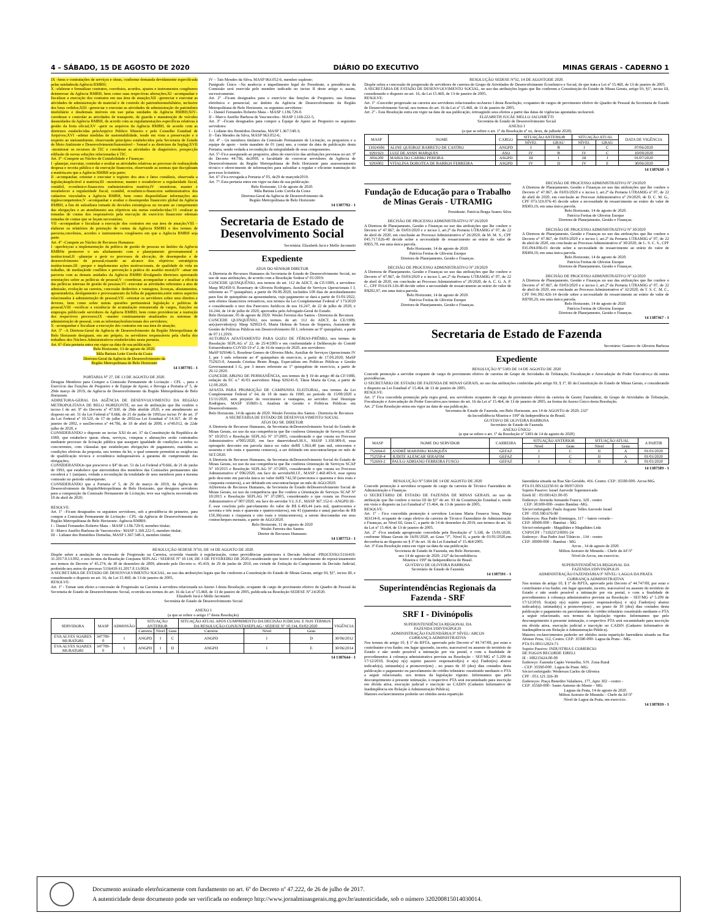4 – SÁBADO, 15 DE AGOSTO DE 2020 DIÁRIO DO EXECUTIVO MINAS GERAIS - CADERNO 1
IX –bens e contratações de serviços e obras, conforme demanda devidamente especificada pelas unidadesda Agência RMBH;
X –elaborar e formalizar contratos, convênios, acordos, ajustes e instrumentos congêneres deinteresse da Agência RMBH, bem como suas respectivas alterações;XI –acompanhar e fiscalizar a execução dos contratos em sua área de atuação;XII –gerenciar e executar as atividades de administração de material e de controle do patrimôniomobiliário, inclusive dos bens cedidos;XIII –gerenciar e executar as atividades de administração do patrimônio imobiliário e dosdemais imóveis em uso pelas unidades da Agência RMBH;XIV–coordenar e controlar as atividades de transporte, de guarda e manutenção de veículos dasunidades da Agência RMBH, de acordo com as regulamentações específicas relativas à gestão da frota oficial;XV –gerir os arquivos da Agência RMBH, de acordo com as diretrizes estabelecidas peloArquivo Público Mineiro e pelo Conselho Estadual de Arquivos;XVI –adotar medidas de sustentabilidade, tendo em vista a preservação e o respeito ao meioambiente, observando princípios estabelecidos pela Secretaria de Estado de Meio Ambiente e DesenvolvimentoSustentável – Semad e as diretrizes da Seplag;XVII –monitorar os recursos de TIC e coordenar as atividades de diagnóstico, prospecção edifusão de novas soluções relacionadas à TIC.
Art. 3º –Compete ao Núcleo de Contabilidade e Finanças:
I –planejar, executar, controlar e avaliar as atividades relativas ao processo de realizaçãoda despesa e receita pública e da execução financeira, observando as normas que disciplinam a matéria,em que a Agência RMBH seja parte;
II –acompanhar, orientar e executar o registro dos atos e fatos contábeis, observada a legislaçãoaplicável à matéria;III –monitorar, manter e restabelecer a regularidade fiscal, contábil, econômico-financeira eadministrativa matéria;IV –monitorar, manter e restabelecer a regularidade fiscal, contábil, econômico-financeira eadministrativa dos cadastros vinculados a Agência RMBH, bem como disponibilizar informações aos órgãoscompetentes;V –acompanhar e avaliar o desempenho financeiro global da Agência RMBH, a fim de subsidiara tomada de decisões estratégicas no tocante ao cumprimento das obrigações e ao atendimento aos objetivos eás metas estabelecidas;VI –realizar as tomadas de contas dos responsáveis pela execução do exercício financeiro edemais tomadas de contas que se façam necessárias;
VII –acompanhar e fiscalizar a execução dos contratos em sua área de atuação;VIII –elaborar os relatórios de prestação de contas da Agência RMBH e dos termos de parceria,convênios, acordos e instrumentos congêneres em que a Agência RMBH seja parte.
Art. 4º –Compete ao Núcleo de Recursos Humanos:
I –aperfeiçoar a implementação da política de gestão de pessoas no âmbito da Agência RMBHe promover o seu alinhamento com o planejamento governamental e institucional;II –planejar e gerir os processos de alocação, de desempenho e de desenvolvimento de pessoal,visando ao alcance dos objetivos estratégicos institucionais;III –propor e implementar ações motivacionais, de qualidade de vida no trabalho, de mediaçãode conflitos e prevenção à prática do assédio moral;IV –atuar em parceria com as demais unidades da Agência RMBH divulgando diretrizes eprestando orientações sobre as políticas de pessoal;V –coordenar, acompanhar e analisar a eficácia das políticas internas de gestão de pessoas;VI –executar as atividades referentes a atos de admissão, evolução na carreira, concessão dedireitos e vantagens, licenças, afastamentos, aposentadoria, desligamento e processamento da folha de pagamento,entre outros aspectos relacionados à administração de pessoal;VII –orientar os servidores sobre seus direitos e deveres, bem como sobre outras questões pertinentesà legislação e políticas de pessoal;VIII –verificar a existência de acumulação remunerada de cargos, funções ou empregos públicosde servidores da Agência RMBH, bem como providenciar a instrução dos respectivos processos;IX –manter continuamente atualizados os sistemas de administração de pessoal, com as informaçõesfuncionais dos servidores;
X –acompanhar e fiscalizar a execução dos contratos em sua área de atuação;
Art. 5º –A Diretora-Geral da Agência de Desenvolvimento da Região Metropolitana de Belo Horizonte designará, em ato próprio, os servidores responsáveis pela chefia dos trabalhos dos Núcleos Administrativos estabelecidos nesta portaria.
Art. 6º–Esta portaria entra em vigor na data de sua publicação.
Belo Horizonte, 13 de agosto de 2020.
Mila Batista Leite Corrêa da Costa
Diretora-Geral da Agência de Desenvolvimento da
Região Metropolitana de Belo Horizonte
14 1387785 - 1
PORTARIA Nº 27, DE 13 DE AGOSTO DE 2020.
Designa Membros para Compor a Comissão Permanente de Licitação - CPL -, para o Exercício das Funções de Pregoeiro e de Equipe de Apoio, e Revoga a Portaria nº 5, de 29de março de 2019, da Agência de Desenvolvimento da Região Metropolitana de Belo Horizonte.
ADIRETORA-GERAL DA AGÊNCIA DE DESENVOLVIMENTO DA REGIÃO METROPOLITANA DE BELO HORIZONTE, no uso de atribuição que lhe confere o inciso I do art. 9º do Decreto nº 47.930, de 29de abrilde 2020, e em atendimento ao disposto no art. 51 da Lei Federal nº 8.666, de 21 de junho de 1993,no inciso IV do art. 3º da Lei Federal nº 10.520, de 17 de julho de 2002;na Lei Estadual nº 14.167, de 10 de janeiro de 2002, e nosDecretos nº 44.786, de 18 de abril de 2008, e nº48.012, de 22de julho de 2020, e
CONSIDERANDO o disposto no inciso XXI do art. 37 da Constituição da República de 1988, que estabelece queas obras, serviços, compras e alienações serão contratados mediante processo de licitação pública que assegure igualdade de condições a todos os concorrentes, com cláusulas que estabeleçam obrigações de pagamento, mantidas as condições efetivas da proposta, nos termos da lei, o qual somente permitirá as exigências de qualificação técnica e econômica indispensáveis à garantia do cumprimento das obrigações;
CONSIDERANDOo que prescreve o §4º do art. 51 da Lei Federal nº8.666, de 21 de junho de 1993, que estabelece que ainvestidura dos membros das Comissões permanentes não excederá a 1 (um)ano, vedada a recondução da totalidade de seus membros para a mesma comissão no período subsequente;
CONSIDERANDO que a Portaria nº 5, de 29 de março de 2019, da Agência de Desenvolvimento da RegiãoMetropolitana de Belo Horizonte, que designou servidores para a composição da Comissão Permanente de Licitação, teve sua vigência encerrada em 18 de abril de 2020;
RESOLVE:
Art. 1º –Ficam designados os seguintes servidores, sob a presidência do primeiro, para compor a Comissão Permanente de Licitação - CPL -da Agência de Desenvolvimento da Região Metropolitana de Belo Horizonte- Agência RMBH:
I – Daniel Fernandes Roberto Maia – MASP 1.186.729-8, membro titular;
II –Marco Aurélio Barbosa de Vasconcelos– MASP 1.169.222-5, membro titular;
III – Lidiane dos Remédios Dornelas, MASP 1.367.548-3, membro titular;
IV – Taís Mendes da Silva, MASP 963.052-6, membro suplente;
Parágrafo Único –Na ausência e impedimento legal do Presidente, a presidência da Comissão será exercida pelo membro indicado no inciso II deste artigo e, assim, sucessivamente.
Art. 2º –Ficam designados para o exercício das funções de Pregoeiro, nas formas eletrônica e presencial, no âmbito da Agência de Desenvolvimento da Região Metropolitana de Belo Horizonte, os seguintes servidores:
I – Daniel Fernandes Roberto Maia – MASP 1.186.729-8.
II – Marco Aurélio Barbosa de Vasconcelos– MASP 1.169.222-5,
Art. 3º –Ficam designados para compor a Equipe de Apoio ao Pregoeiro os seguintes servidores:
I – Lidiane dos Remédios Dornelas, MASP 1.367.548-3;
II –Taís Mendes da Silva, MASP 963.052-6;
Art. 4º – Os membros titulares da Comissão Permanente de Licitação, os pregoeiros e a equipe de apoio - terão mandato de 01 (um) ano, a contar da data de publicação desta Portaria, sendo vedada a recondução da integralidade de seus componentes.
Art. 5º–Fica assegurado ao pregoeiro, além do exercício das atribuições previstas no art. 9º do Decreto 44.786, de2008, a faculdade de convocar servidores da Agência de Desenvolvimento da Região Metropolitana de Belo Horizonte para assessoramento técnico e oferecimento de informações para subsidiar a regular e eficiente tramitação do processo licitatório.
Art. 6º–Fica revogada a Portaria nº 05, de29 de marçode2019.
Art. 7º–Esta portaria entra em vigor na data de sua publicação.
Belo Horizonte, 13 de agosto de 2020.
Mila Batista Leite Corrêa da Costa
Diretora-Geral da Agência de Desenvolvimento da
Região Metropolitana de Belo Horizonte
14 1387782 - 1
Secretaria de Estado de Desenvolvimento Social
Secretária: Elizabeth Jucá e Mello Jacometti
Expediente
ATOS DO SENHOR DIRETOR
A Diretoria de Recursos Humanos da Secretaria de Estado de Desenvolvimento Social, no uso de suas atribuições, de acordo com a Resolução Sedese nº 01/2019:
CONCEDE QUINQUÊNIO, nos termos do art. 112 do ADCT, da CE/1989, a servidora: Masp 902458-9, Rosemary de Oliveira Rodrigues, Auxiliar de Serviços Operacionais I J, referente ao 7º quinquênio, a partir de 09.08.2020, incluídos 108 dias de arredondamento para fins de quinquênio na aposentadoria, cujo pagamento se dará a partir de 01/01/2022, sem efeitos financeiros retroativos, nos termos da Lei Complementar Federal nº 173/2020 e considerando o teor dos Pareceres Jurídicos de nos 16.247, de 22 de julho de 2020, e 16.244, de 14 de julho de 2020, aprovados pelo Advogado-Geral do Estado.
Belo Horizonte, 05 de agosto de 2020. Weslei Ferreira dos Santos - Diretoria de Recursos
CONCEDE QUINQUÊNIO, nos termos do art. 112 do ADCT, da CE/1989, ao(s)servidor(es): Masp 929023-0, Maria Helena de Souza de Siqueira, Assistente de Gestão de Políticas Públicas em Desenvolvimento III J, referente ao 9º quinquênio, a partir de 07.11.2019.
AUTORIZA AFASTAMENTO PARA GOZO DE FÉRIAS-PRÊMIO, nos termos da Resolução SEPLAG nº 22, de 25/4/2003 e em conformidade à Deliberação do Comitê Extraordinário COVID-19 nº 2, de 16 de março de 2020, aos servidores:
MaSP 929346-5, Roselene Gomes de Oliveira Melo, Auxiliar de Serviços Operacionais IV J, por 1 mês referente ao 4º quinquênio de exercício, a partir de 17.08.2020; MaSP 752925-8, Amanda Cristina Bento Braga, Especialista em Políticas Públicas e Gestão Governamental I G, por 3 meses referente ao 1º quinquênio de exercício, a partir de 29.12.2020.
CONCEDE ABONO DE PERMANÊNCIA, nos termos do § 19 do artigo 40 da CF/1988, redação da EC n.º 41/03 aservidora: Masp 929241-8, Tânia Maria da Cruz, a partir de 12.08.2020.
AFASTA PARA PROMOÇÃO DE CAMPANHA ELEITORAL, nos termos da Lei Complementar Federal nº 64, de 18 de maio de 1990, no período de 15/08/2020 a 15/11/2020, sem prejuízo do vencimento e vantagens, ao servidor: José Henrique Rodrigues, MASP 358601-3, Analista de Gestão e Políticas Públicas em Desenvolvimento.
Belo Horizonte, 14 de agosto de 2020. Weslei Ferreira dos Santos - Diretoria de Recursos
A SECRETARIA DE ESTADO DE DESENVOLVIMENTO SOCIAL
ATOS DO SR. DIRETOR
A Diretoria de Recursos Humanos, da Secretaria deDesenvolvimento Social do Estado de Minas Gerais, no uso da sua competência que lhe conferea Orientação de Serviços SCAP Nº 10/2015 e Resolução SEPLAG Nº 37/2005, considerando o que consta no Processo Administrativo nº005/2020, em face daservidoraS.M.S., MASP 1.358.909-8, essa optoupelo desconto em parcela única no valor deR$ 1.863,40 (um mil, oitocentos e sessenta e três reais e quarenta centavos), a ser debitado em seucontracheque no mês de SET/2020.
A Diretoria de Recursos Humanos, da Secretaria deDesenvolvimento Social do Estado de Minas Gerais, no uso da sua competência que lhe conferea Orientação de Serviços SCAP Nº 10/2015 e Resolução SEPLAG Nº 37/2005, considerando o que consta no Processo Administrativo nº 006/2020, em face do servidorM.J.F., MASP 1.468.403-9, esse optou pelo desconto em parcela única no valor deR$ 742,50 (setecentos e quarenta e dois reais e cinquenta centavos), a ser debitado em seucontracheque no mês de AGO/2020.
ADiretoria de Recursos Humanos, da Secretaria de Estado deDesenvolvimento Social de Minas Gerais, no uso da competência que lhe confere a Orientação de Serviços SCAP Nº 10/2015 e Resolução SEPLAG Nº 37/2005, considerando o que consta no Processo Administrativo nº 007/2020, em face do servidor V.L.S.F., MASP 367.152-6 -ANGPD III–F, esse concluiu pelo parcelamento do valor de R$ 6.493,44 (seis mil, quatrocentos e noventa e três reais e quarenta e quatrocentavos), em 41 (quarenta e uma) parcelas de R$ 158,30(cento e cinquenta e oito reais e trintacentavos), a serem descontadas em seus contracheques mensais, a partir de AGO/2020.
Belo Horizonte, 11 de agosto de 2020
Weslei Ferreira dos Santos
Diretor de Recursos Humanos
14 1387753 - 1
RESOLUÇÃO SEDESE Nº33, DE 14 DE AGOSTO DE 2020.
Dispõe sobre a anulação da concessão de Progressão na Carreira, ocorrida visando à regularização, como providências posteriores à Decisão Judicial -PROCESSO:5116418-31.2017.8.13.002, e nos termos da Resolução Conjunta SEPLAG / SEDESE Nº 10.134, DE 3 DE FEVEREIRO DE 2020,considerando que houve o restabelecimento do reposicionamento nos termos do Decreto nº 45.274, de 30 de dezembro de 2009, alterado pelo Decreto n. 45.419, de 29 de junho de 2010, em virtude de Extinção do Cumprimento da Decisão Judicial, proferida nos autos do processo 5116418-31.2017.8.13.0024.
A SECRETÁRIA DE ESTADO DE DESENVOLVIMENTO SOCIAL, no uso das atribuições legais que lhe conferem a Constituição do Estado de Minas Gerais, artigo 93, §1º, inciso III, e considerando o disposto no art. 16, da Lei 15.468, de 13 de janeiro de 2005,
RESOLVE:
Art. 1º - Tornar sem efeito a concessão de Progressão na Carreira à servidora relacionada no Anexo I desta Resolução, ocupante de cargo de provimento efetivo do Quadro de Pessoal da Secretaria de Estado de Desenvolvimento Social, ocorrida nos termos do art. 16 da Lei nº 15.468, de 13 de janeiro de 2005, publicada na Resolução SEDESE Nº 24/2020.
Elizabeth Jucá e Mello Jacometti
Secretária de Estado de Desenvolvimento Social
ANEXO I
(a que se refere o artigo 1º desta Resolução)
| SERVIDORA | MASP | ADMISSÃO | SITUAÇÃO ANTERIOR | | | SITUAÇÃO ATUAL APÓS CUMPRIMENTO DA DECISÃO JUDICIAL E NOS TERMOS DA RESOLUÇÃO CONJUNTASEPLAG / SEDESE Nº 10.134, 03/02/2020 | | | VIGÊNCIA |
| --- | --- | --- | --- | --- | --- | --- | --- | --- | --- |
| | | | Carreira | Nível | Grau | Carreira | Nível | Grau | |
| EVA ALVES SOARES MURATORI | 347789-0 | 1 | ANGPD | I | C | ANGPD | I | D | 30/06/2012 |
| EVA ALVES SOARES MURATORI | 347789-0 | 1 | ANGPD | I | D | ANGPD | I | E | 30/06/2014 |
14 1387644 - 1
RESOLUÇÃO SEDESE Nº32, 14 DE AGOSTODE 2020.
Dispõe sobre a concessão de progressão de servidores de carreira do Grupo de Atividades de Desenvolvimento Econômico e Social, de que trata a Lei nº 15.468, de 13 de janeiro de 2005.
A SECRETÁRIA DE ESTADO DE DESENVOLVIMENTO SOCIAL, no uso das atribuições legais que lhe conferem a Constituição do Estado de Minas Gerais, artigo 93, §1º, inciso III, considerando o disposto no art. 16, da Lei 15.468, de 13 de janeiro de 2005,
RESOLVE:
Art. 1º -Conceder progressão na carreira aos servidores relacionados noAnexo I desta Resolução, ocupantes de cargos de provimento efetivo do Quadro de Pessoal da Secretaria de Estado de Desenvolvimento Social, nos termos do art. 16 da Lei nº 15.468, de 13 de janeiro de 2005.
Art. 2º - Esta Resolução entra em vigor na data de sua publicação, retroagindo seus efeitos a partir das datas de vigências apontadas noAnexoI.
ELIZABETH JUCÁE MELLO JACOMETTI
Secretária de Estado de Desenvolvimento Social
ANEXO I
(a que se refere o art. 1º da Resolução nº xx, dexx, de julhode 2020)
| MASP | NOME | CARGO | SITUAÇÃO ANTERIOR | | SITUAÇÃO ATUAL | | DATA DE VIGÊNCIA |
| --- | --- | --- | --- | --- | --- | --- | --- |
| | | | NÍVEL | GRAU | NÍVEL | GRAU | |
| 13924386 | ALINE QUEIROZ BARRETO DE CASTRO | ANGPD | I | B | I | C | 07/06/2020 |
| 9291923 | LUIZ DE ASSIS MARQUES | ASO | IV | B | IV | C | 10/08/2020 |
| 3856200 | MARIA DO CARMO PEREIRA | ASGPD | III | I | III | J | 01/07/2020 |
| 9293002 | VITALINA DOROTEA DE BARROS FERREIRA | ASGPD | IV | D | IV | E | 30/06/2020 |
14 1387630 - 1
Fundação de Educação para o Trabalho de Minas Gerais - UTRAMIG
Presidente: Patrícia Braga Soares Silva
DECISÃO DE PROCESSO ADMINISTRATIVO Nº 26/2020
A Diretora de Planejamento, Gestão e Finanças no uso das atribuições que lhe confere o Decreto nº 47.867, de 03/03/2020 e o inciso I, art.2º da Portaria UTRAMIG nº 07, de 22 de abril de 2020, em conclusão ao Processo Administrativo nº 26/2020, de M. M. S., CPF 045.717.826-40 decide sobre a necessidade de ressarcimento ao erário do valor de R$55,78, em uma única parcela.
Belo Horizonte, 14 de agosto de 2020.
Patrícia Freitas de Oliveira Enoque
Diretora de Planejamento, Gestão e Finanças.
DECISÃO DE PROCESSO ADMINISTRATIVO Nº 28/2020
A Diretora de Planejamento, Gestão e Finanças no uso das atribuições que lhe confere o Decreto nº 47.867, de 03/03/2020 e o inciso I, art.2º da Portaria UTRAMIG nº 07, de 22 de abril de 2020, em conclusão ao Processo Administrativo nº 28/2020, de A. C. G. A. P. C., CPF 016.619.126-48 decide sobre a necessidade de ressarcimento ao erário do valor de R$282,97, em uma única parcela.
Belo Horizonte, 14 de agosto de 2020.
Patrícia Freitas de Oliveira Enoque
Diretora de Planejamento, Gestão e Finanças.
DECISÃO DE PROCESSO ADMINISTRATIVO Nº 29/2020
A Diretora de Planejamento, Gestão e Finanças no uso das atribuições que lhe confere o Decreto nº 47.867, de 03/03/2020 e o inciso I, art.2º da Portaria UTRAMIG nº 07, de 22 de abril de 2020, em conclusão ao Processo Administrativo nº 29/2020, de D. C. M. G., CPF 073.519.876-45 decide sobre a necessidade de ressarcimento ao erário do valor de R$303,19, em uma única parcela.
Belo Horizonte, 14 de agosto de 2020.
Patrícia Freitas de Oliveira Enoque
Diretora de Planejamento, Gestão e Finanças.
DECISÃO DE PROCESSO ADMINISTRATIVO Nº 30/2020
A Diretora de Planejamento, Gestão e Finanças no uso das atribuições que lhe confere o Decreto nº 47.867, de 03/03/2020 e o inciso I, art.2º da Portaria UTRAMIG nº 07, de 22 de abril de 2020, em conclusão ao Processo Administrativo nº 30/2020, de L. S. C. S., CPF 035.094.886-01 decide sobre a necessidade de ressarcimento ao erário do valor de R$304,19, em uma única parcela.
Belo Horizonte, 14 de agosto de 2020.
Patrícia Freitas de Oliveira Enoque
Diretora de Planejamento, Gestão e Finanças.
DECISÃO DE PROCESSO ADMINISTRATIVO Nº 32/2020
A Diretora de Planejamento, Gestão e Finanças no uso das atribuições que lhe confere o Decreto nº 47.867, de 03/03/2020 e o inciso I, art.2º da Portaria UTRAMIG nº 07, de 22 de abril de 2020, em conclusão ao Processo Administrativo nº 32/2020, de T. S. C. M. C., CPF 041.092.426-14 decide sobre a necessidade de ressarcimento ao erário do valor de R$788,29, em uma única parcela.
Belo Horizonte, 14 de agosto de 2020.
Patrícia Freitas de Oliveira Enoque
Diretora de Planejamento, Gestão e Finanças.
14 1387367 - 1
Secretaria de Estado de Fazenda
Secretário: Gustavo de Oliveira Barbosa
Expediente
RESOLUÇÃO Nº 5383 DE 14 DE AGOSTO DE 2020
Concede promoção a servidor ocupante de cargo de provimento efetivo de carreira do Grupo de Atividades de Tributação, Fiscalização e Arrecadação do Poder Executivo,e dá outras providências.
O SECRETÁRIO DE ESTADO DE FAZENDA DE MINAS GERAIS, no uso das atribuições conferidas pelo artigo 93, § 1º, III da Constituição do Estado de Minas Gerais, e considerando o disposto na Lei Estadual nº 15.464, de 13 de janeiro de 2005,
RESOLVE:
Art. 1º Fica concedida promoção pela regra geral, aos servidores ocupantes de cargo de provimento efetivo da carreira de Gestor Fazendário, do Grupo de Atividades de Tributação, Fiscalização e Arrecadação do Poder Executivo,nos termos do art. 16 da Lei nº 15.464, de 13 de janeiro de 2005, na forma do Anexo Único desta Resolução.
Art. 2º Esta Resolução entra em vigor na data de sua publicação.
Secretaria de Estado de Fazenda, em Belo Horizonte, aos 14 de AGOSTO de 2020; 232º
da Inconfidência Mineira e 199º da Independência do Brasil.
GUSTAVO DE OLIVEIRA BARBOSA
Secretário de Estado de Fazenda
ANEXO ÚNICO
(a que se refere o art. 1º da Resolução nº 5383 de 14 de agosto de 2020)
| MASP | NOME DO SERVIDOR | CARREIRA | SITUAÇÃO ANTERIOR | | SITUAÇÃO ATUAL | | A PARTIR |
| --- | --- | --- | --- | --- | --- | --- | --- |
| | | | Nível | Grau | Nível | Grau | |
| 752694-0 | ANDRÉ MARINHO MARQUÊS | GEFAZ | I | C | II | A | 01/01/2020 |
| 752550-4 | JUDITE ALENCAR SERAFIM | GEFAZ | I | C | II | A | 01/01/2020 |
| 752693-2 | PAULO ADRIANO FERREIRA FUSCO | GEFAZ | I | C | II | A | 01/01/2020 |
14 1387589 - 1
RESOLUÇÃO Nº 5384 DE 14 DE AGOSTO DE 2020
Concede promoção à servidora ocupante de cargo da carreira de Técnico Fazendário de Administração e Finanças.
O SECRETÁRIO DE ESTADO DE FAZENDA DE MINAS GERAIS, no uso da atribuição que lhe confere o inciso III do §1º do art. 93 da Constituição Estadual e, tendo em vista o disposto na Lei Estadual nº 15.464, de 13 de janeiro de 2005,
RESOLVE:
Art. 1º - Fica concedida promoção à servidora Luciana Maria Fonseca Sena, Masp 363134-8, ocupante de cargo efetivo da carreira de Técnico Fazendário de Administração e Finanças, ao Nível III, Grau C, a partir de 14 de dezembro de 2019, nos termos do art. 16 da Lei nº 15.464, de 13 de janeiro de 2005.
Art. 2º -Fica anulada aprogressão concedida pela Resolução nº 5.338, de 15/01/2020, conforme Minas Gerais de 16/01/2020, ao Grau “J”, Nível II, a partir de 01/01/2020,em decorrência ao disposto no § 3º do art. 16 da Lei Estadual nº 15.464/2005.
Art. 3º-Esta Resolução entra em vigor na data de sua publicação.
Secretaria de Estado de Fazenda, em Belo Horizonte,
aos 14 de agosto de 2020; 232º da Inconfidência
Mineira e 199º da Independência do Brasil.
GUSTAVO DE OLIVEIRA BARBOSA
Secretário de Estado de Fazenda
14 1387591 - 1
Superintendências Regionais da Fazenda - SRF
SRF I - Divinópolis
SUPERINTENDÊNCIA REGIONAL DA
FAZENDA I/DIVINÓPOLIS
ADMINISTRAÇÃO FAZENDÁRIA/3º NÍVEL/ ARCOS
COBRANÇA ADMINISTRATIVA
Nos termos do artigo 10, § 1º do RPTA, aprovado pelo Decreto nº 44.747/08, por estar o contribuinte e/ou fiador, em lugar ignorado, incerto, inacessível ou ausente do território do Estado e não sendo possível a intimação por via postal, e com a finalidade de procedimentos à cobrança administrativa prevista na Resolução – SEF/MG nº 5.209 de 17/12/2018, fica(m) o(s) sujeito passivo responsável(es) e o(s) Fiador(es) abaixo indicado(s), intimado(s) a promover(em) , no prazo de 10 (dez) dias contados desta publicação o pagamento ou parcelamento do crédito tributário constituído mediante o PTA a seguir relacionado, nos termos da legislação vigente. Informamos que pelo descumprimento à presente intimação, o respectivo PTA será encaminhado para inscrição em dívida ativa, execução judicial e inscrição no CADIN (Cadastro Informativo de Inadimplência em Relação à Administração Pública).
Maiores esclarecimentos poderão ser obtidos nesta repartição
fazendária situada na Rua São Geraldo, 416. Centro. CEP: 35588-000- Arcos/MG.
PTA 01.001322250-91 de 08/07/2019
Sujeito Passivo: Israel Azevedo Supermercado
Eireli IE : 051881421.00-05
Endereço: Avenida Armando Franco, 328 , centro
. CEP: 38.900-000- centro Bambui -MG.
Sócio/coobrigado: Paulo Augusto Telles Azevedo Israel
CPF : 058.590.676-90
Endereços: Rua Padre Domingos, 117 – bairro cerrado -
CEP: 38900-000 – Bambui – MG
Sócio/coobrigado : Magalhães e Magalhães Ltda
CNPJ/CPF : 71182372/0001-24
Endereço : Rua Padre José Tibúrcio , 134 - centro
CEP: 38900-000 – Bambui - MG
Arcos , 14 de agosto de 2020.
Milton Antonio de Miranda – Chefe da AF/3º
Nível de Arcos, em exercício.
SUPERINTENDÊNCIA REGIONAL DA
FAZENDA I/DIVINÓPOLIS
ADMINISTRAÇÃO FAZENDÁRIA/3º NÍVEL/ LAGOA DA PRATA
COBRANÇA ADMINISTRATIVA
Nos termos do artigo 10, § 1º do RPTA, aprovado pelo Decreto nº 44.747/08, por estar o contribuinte e/ou fiador, em lugar ignorado, incerto, inacessível ou ausente do território do Estado e não sendo possível a intimação por via postal, e com a finalidade de procedimentos à cobrança administrativa prevista na Resolução – SEF/MG nº 5.209 de 17/12/2018, fica(m) o(s) sujeito passivo responsável(es) e o(s) Fiador(es) abaixo indicado(s), intimado(s) a promover(em) , no prazo de 10 (dez) dias contados desta publicação o pagamento ou parcelamento do crédito tributário constituído mediante o PTA a seguir relacionado, nos termos da legislação vigente. Informamos que pelo descumprimento à presente intimação, o respectivo PTA será encaminhado para inscrição em dívida ativa, execução judicial e inscrição no CADIN (Cadastro Informativo de Inadimplência em Relação à Administração Pública).
Maiores esclarecimentos poderão ser obtidos nesta repartição fazendária situada na Rua Afonso Pena, 112, Centro. CEP: 35590-000- Lagoa da Prata - /MG.
PTA 01.001112823-71
Sujeito Passivo: INDUSTRIA E COMERCIO
DE FOGOS RECORDE EIRELI
IE : 388215624.00-08
Endereço: Fazenda Capão Vermelho, S/N. Zona Rural
- CEP: 35590-000 . Lagoa da Prata -MG.
Sócio/coobrigado: Wederson Carlos de Oliveira
CPF : 051.121.326-39
Endereços: Praça Benedito Valadares, 177, Apto 302 - centro -
CEP: 35560-000– Santo Antonio do Monte – MG
Lagoas da Prata, 14 de agosto de 2020.
Milton Antonio de Miranda – Chefe da AF/3º
Nível de Lagoa da Prata, em exercício .
14 1387839 - 1
Documento assinado eletrônicamente com fundamento no art. 6º do Decreto nº 47.222, de 26 de julho de 2017.
A autenticidade deste documento pode ser verificada no endereço http://www.jornalminasgerais.mg.gov.br/autenticidade, sob o número 320200815014030014.